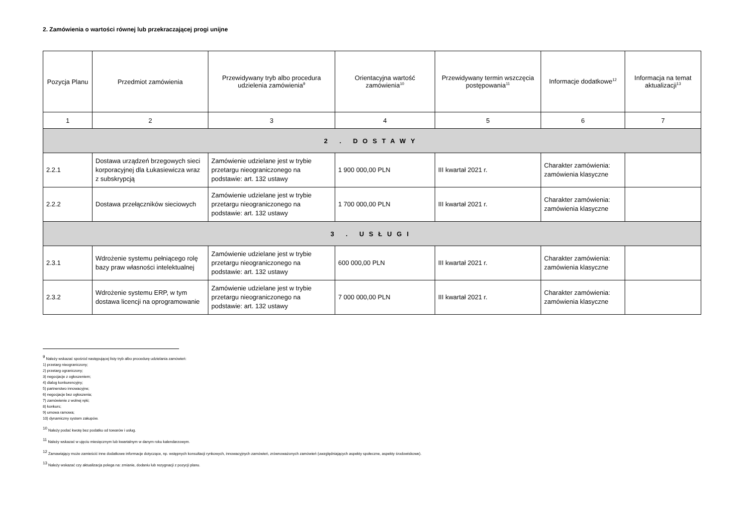2. Zamówienia o wartości równej lub przekraczającej progi unijne
| Pozycja Planu | Przedmiot zamówienia | Przewidywany tryb albo procedura udzielenia zamówienia<sup>9</sup> | Orientacyjna wartość zamówienia<sup>10</sup> | Przewidywany termin wszczęcia postępowania<sup>11</sup> | Informacje dodatkowe<sup>12</sup> | Informacja na temat aktualizacji<sup>13</sup> |
| --- | --- | --- | --- | --- | --- | --- |
| 1 | 2 | 3 | 4 | 5 | 6 | 7 |
| 2 . DOSTAWY | | | | | | |
| 2.2.1 | Dostawa urządzeń brzegowych sieci korporacyjnej dla Łukasiewicza wraz z subskrypcją | Zamówienie udzielane jest w trybie przetargu nieograniczonego na podstawie: art. 132 ustawy | 1 900 000,00 PLN | III kwartał 2021 r. | Charakter zamówienia: zamówienia klasyczne | |
| 2.2.2 | Dostawa przełączników sieciowych | Zamówienie udzielane jest w trybie przetargu nieograniczonego na podstawie: art. 132 ustawy | 1 700 000,00 PLN | III kwartał 2021 r. | Charakter zamówienia: zamówienia klasyczne | |
| 3 . USŁUGI | | | | | | |
| 2.3.1 | Wdrożenie systemu pełniącego rolę bazy praw własności intelektualnej | Zamówienie udzielane jest w trybie przetargu nieograniczonego na podstawie: art. 132 ustawy | 600 000,00 PLN | III kwartał 2021 r. | Charakter zamówienia: zamówienia klasyczne | |
| 2.3.2 | Wdrożenie systemu ERP, w tym dostawa licencji na oprogramowanie | Zamówienie udzielane jest w trybie przetargu nieograniczonego na podstawie: art. 132 ustawy | 7 000 000,00 PLN | III kwartał 2021 r. | Charakter zamówienia: zamówienia klasyczne | |
<sup>9</sup> Należy wskazać spośród następującej listy tryb albo procedurę udzielania zamówień:
1) przetarg nieograniczony;
2) przetarg ograniczony;
3) negocjacje z ogłoszeniem;
4) dialog konkurencyjny;
5) partnerstwo innowacyjne;
6) negocjacje bez ogłoszenia;
7) zamówienie z wolnej ręki;
8) konkurs;
9) umowa ramowa;
10) dynamiczny system zakupów.
<sup>10</sup> Należy podać kwotę bez podatku od towarów i usług.
<sup>11</sup> Należy wskazać w ujęciu miesięcznym lub kwartalnym w danym roku kalendarzowym.
<sup>12</sup> Zamawiający może zamieścić inne dodatkowe informacje dotyczące, np. wstępnych konsultacji rynkowych, innowacyjnych zamówień, zrównoważonych zamówień (uwzględniających aspekty społeczne, aspekty środowiskowe).
<sup>13</sup> Należy wskazać czy aktualizacja polega na: zmianie, dodaniu lub rezygnacji z pozycji planu.